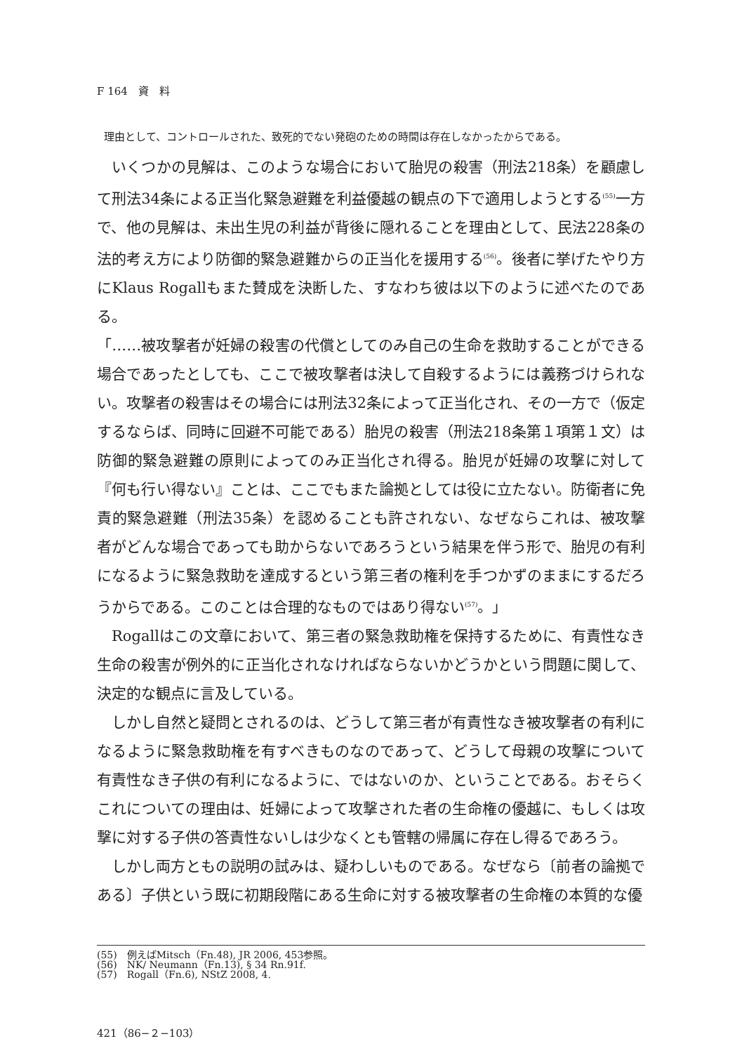F 164　資　料
理由として、コントロールされた、致死的でない発砲のための時間は存在しなかったからである。
いくつかの見解は、このような場合において胎児の殺害（刑法218条）を顧慮して刑法34条による正当化緊急避難を利益優越の観点の下で適用しようとする<sup>(55)</sup>一方で、他の見解は、未出生児の利益が背後に隠れることを理由として、民法228条の法的考え方により防御的緊急避難からの正当化を援用する<sup>(56)</sup>。後者に挙げたやり方にKlaus Rogallもまた賛成を決断した、すなわち彼は以下のように述べたのである。
「……被攻撃者が妊婦の殺害の代償としてのみ自己の生命を救助することができる場合であったとしても、ここで被攻撃者は決して自殺するようには義務づけられない。攻撃者の殺害はその場合には刑法32条によって正当化され、その一方で（仮定するならば、同時に回避不可能である）胎児の殺害（刑法218条第１項第１文）は防御的緊急避難の原則によってのみ正当化され得る。胎児が妊婦の攻撃に対して『何も行い得ない』ことは、ここでもまた論拠としては役に立たない。防衛者に免責的緊急避難（刑法35条）を認めることも許されない、なぜならこれは、被攻撃者がどんな場合であっても助からないであろうという結果を伴う形で、胎児の有利になるように緊急救助を達成するという第三者の権利を手つかずのままにするだろうからである。このことは合理的なものではあり得ない<sup>(57)</sup>。」
Rogallはこの文章において、第三者の緊急救助権を保持するために、有責性なき生命の殺害が例外的に正当化されなければならないかどうかという問題に関して、決定的な観点に言及している。
しかし自然と疑問とされるのは、どうして第三者が有責性なき被攻撃者の有利になるように緊急救助権を有すべきものなのであって、どうして母親の攻撃について有責性なき子供の有利になるように、ではないのか、ということである。おそらくこれについての理由は、妊婦によって攻撃された者の生命権の優越に、もしくは攻撃に対する子供の答責性ないしは少なくとも管轄の帰属に存在し得るであろう。
しかし両方ともの説明の試みは、疑わしいものである。なぜなら〔前者の論拠である〕子供という既に初期段階にある生命に対する被攻撃者の生命権の本質的な優
(55)　例えばMitsch（Fn.48), JR 2006, 453参照。
(56)　NK/ Neumann（Fn.13), § 34 Rn.91f.
(57)　Rogall（Fn.6), NStZ 2008, 4.
421（86−２−103）